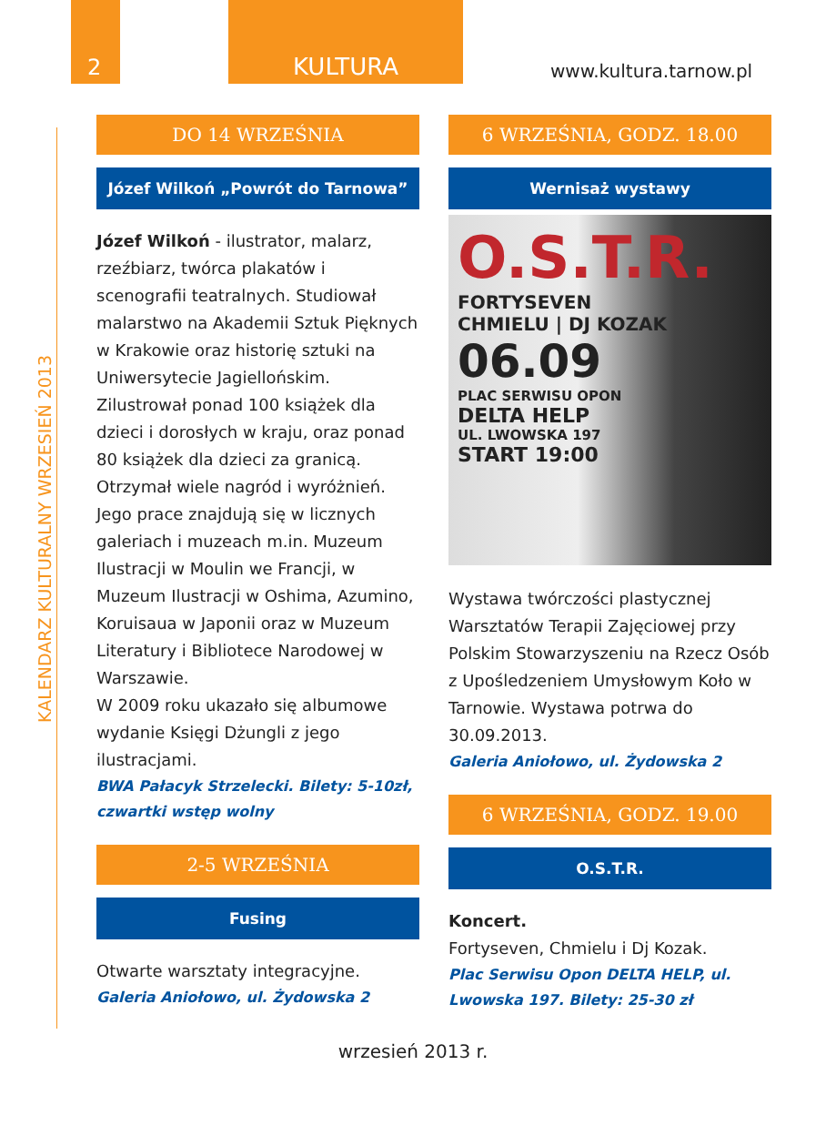2 KULTURA
www.kultura.tarnow.pl
KALENDARZ KULTURALNY WRZESIEŃ 2013
DO 14 WRZEŚNIA
Józef Wilkoń „Powrót do Tarnowa”
Józef Wilkoń - ilustrator, malarz, rzeźbiarz, twórca plakatów i scenografii teatralnych. Studiował malarstwo na Akademii Sztuk Pięknych w Krakowie oraz historię sztuki na Uniwersytecie Jagiellońskim. Zilustrował ponad 100 książek dla dzieci i dorosłych w kraju, oraz ponad 80 książek dla dzieci za granicą. Otrzymał wiele nagród i wyróżnień. Jego prace znajdują się w licznych galeriach i muzeach m.in. Muzeum Ilustracji w Moulin we Francji, w Muzeum Ilustracji w Oshima, Azumino, Koruisaua w Japonii oraz w Muzeum Literatury i Bibliotece Narodowej w Warszawie.
W 2009 roku ukazało się albumowe wydanie Księgi Dżungli z jego ilustracjami.
BWA Pałacyk Strzelecki. Bilety: 5-10zł, czwartki wstęp wolny
2-5 WRZEŚNIA
Fusing
Otwarte warsztaty integracyjne.
Galeria Aniołowo, ul. Żydowska 2
6 WRZEŚNIA, GODZ. 18.00
Wernisaż wystawy
O.S.T.R.
FORTYSEVEN
CHMIELU | DJ KOZAK
06.09
PLAC SERWISU OPON
DELTA HELP
UL. LWOWSKA 197
START 19:00
Wystawa twórczości plastycznej Warsztatów Terapii Zajęciowej przy Polskim Stowarzyszeniu na Rzecz Osób z Upośledzeniem Umysłowym Koło w Tarnowie. Wystawa potrwa do 30.09.2013.
Galeria Aniołowo, ul. Żydowska 2
6 WRZEŚNIA, GODZ. 19.00
O.S.T.R.
Koncert.
Fortyseven, Chmielu i Dj Kozak.
Plac Serwisu Opon DELTA HELP, ul. Lwowska 197. Bilety: 25-30 zł
wrzesień 2013 r.